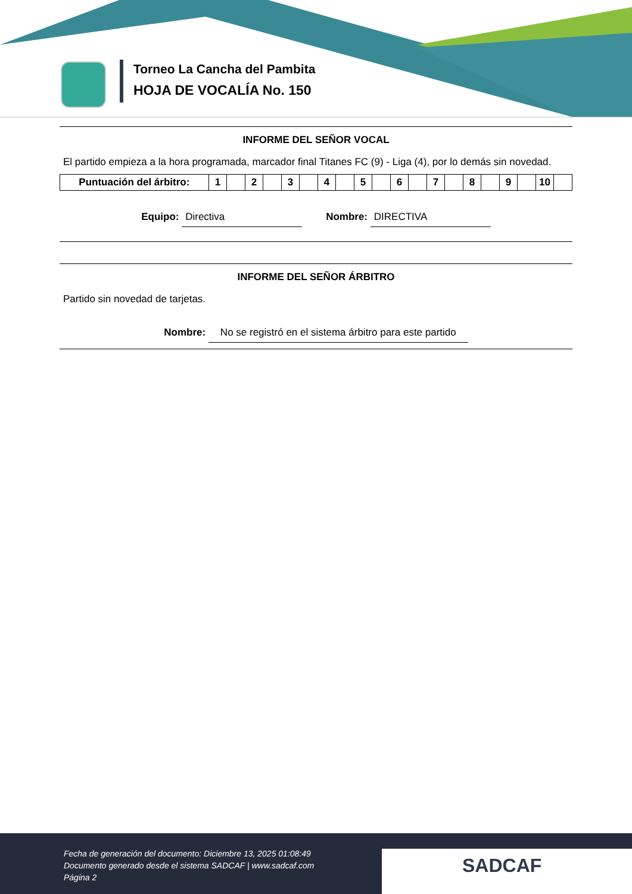Torneo La Cancha del Pambita
HOJA DE VOCALÍA No. 150
INFORME DEL SEÑOR VOCAL
El partido empieza a la hora programada, marcador final Titanes FC (9) - Liga (4), por lo demás sin novedad.
| Puntuación del árbitro: | 1 | | 2 | | 3 | | 4 | | 5 | | 6 | | 7 | | 8 | | 9 | | 10 | |
Equipo: Directiva Nombre: DIRECTIVA
INFORME DEL SEÑOR ÁRBITRO
Partido sin novedad de tarjetas.
Nombre: No se registró en el sistema árbitro para este partido
Fecha de generación del documento: Diciembre 13, 2025 01:08:49
Documento generado desde el sistema SADCAF | www.sadcaf.com
Página 2
SADCAF